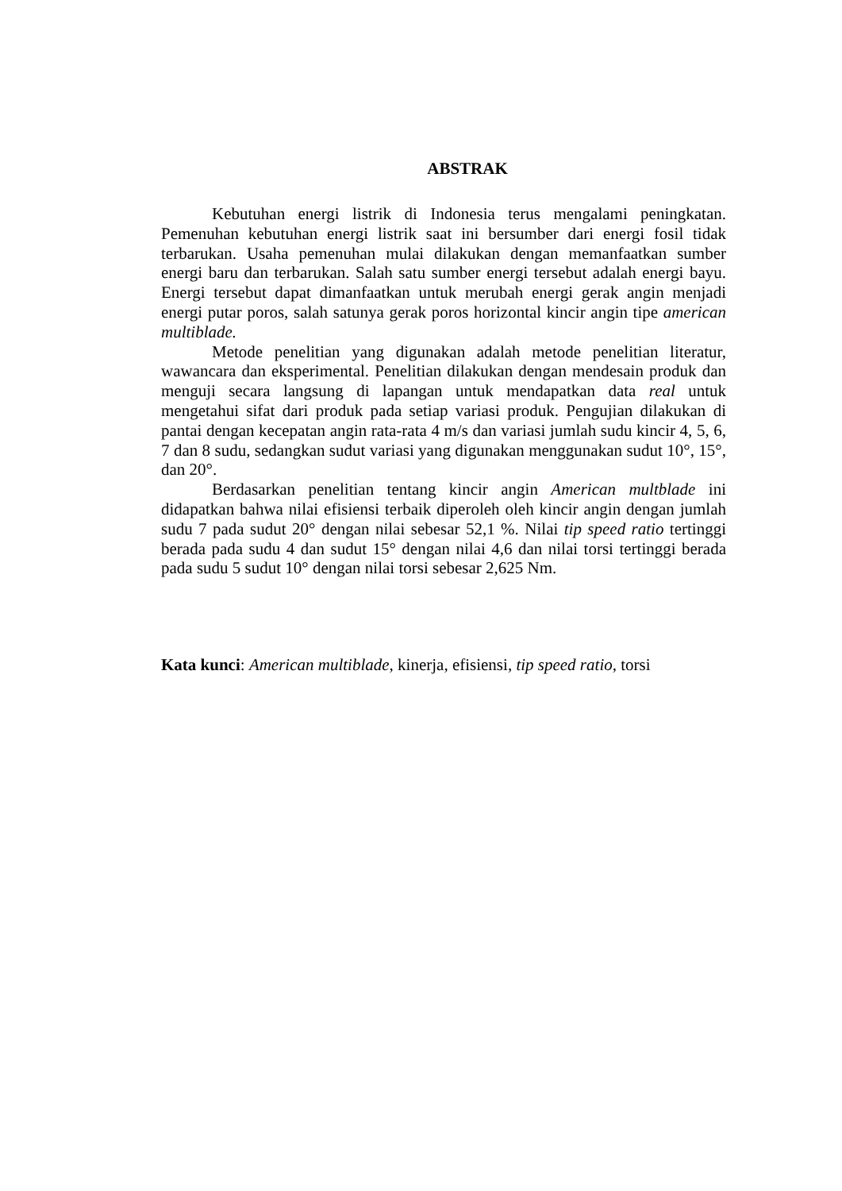ABSTRAK
Kebutuhan energi listrik di Indonesia terus mengalami peningkatan. Pemenuhan kebutuhan energi listrik saat ini bersumber dari energi fosil tidak terbarukan. Usaha pemenuhan mulai dilakukan dengan memanfaatkan sumber energi baru dan terbarukan. Salah satu sumber energi tersebut adalah energi bayu. Energi tersebut dapat dimanfaatkan untuk merubah energi gerak angin menjadi energi putar poros, salah satunya gerak poros horizontal kincir angin tipe american multiblade.
Metode penelitian yang digunakan adalah metode penelitian literatur, wawancara dan eksperimental. Penelitian dilakukan dengan mendesain produk dan menguji secara langsung di lapangan untuk mendapatkan data real untuk mengetahui sifat dari produk pada setiap variasi produk. Pengujian dilakukan di pantai dengan kecepatan angin rata-rata 4 m/s dan variasi jumlah sudu kincir 4, 5, 6, 7 dan 8 sudu, sedangkan sudut variasi yang digunakan menggunakan sudut 10°, 15°, dan 20°.
Berdasarkan penelitian tentang kincir angin American multblade ini didapatkan bahwa nilai efisiensi terbaik diperoleh oleh kincir angin dengan jumlah sudu 7 pada sudut 20° dengan nilai sebesar 52,1 %. Nilai tip speed ratio tertinggi berada pada sudu 4 dan sudut 15° dengan nilai 4,6 dan nilai torsi tertinggi berada pada sudu 5 sudut 10° dengan nilai torsi sebesar 2,625 Nm.
Kata kunci: American multiblade, kinerja, efisiensi, tip speed ratio, torsi